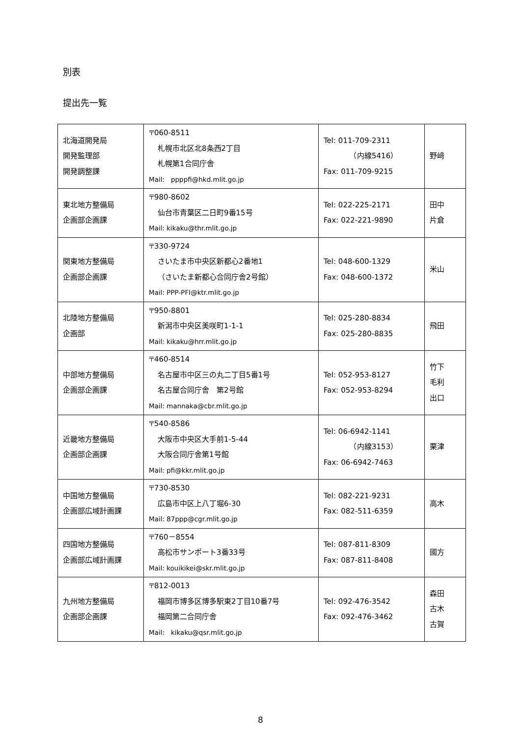別表
提出先一覧
| 北海道開発局 開発監理部 開発調整課 | 〒060-8511 札幌市北区北8条西2丁目 札幌第1合同庁舎 Mail: ppppfi@hkd.mlit.go.jp | Tel: 011-709-2311 （内線5416） Fax: 011-709-9215 | 野﨑 |
| 東北地方整備局 企画部企画課 | 〒980-8602 仙台市青葉区二日町9番15号 Mail: kikaku@thr.mlit.go.jp | Tel: 022-225-2171 Fax: 022-221-9890 | 田中 片倉 |
| 関東地方整備局 企画部企画課 | 〒330-9724 さいたま市中央区新都心2番地1 （さいたま新都心合同庁舎2号館） Mail: PPP-PFI@ktr.mlit.go.jp | Tel: 048-600-1329 Fax: 048-600-1372 | 米山 |
| 北陸地方整備局 企画部 | 〒950-8801 新潟市中央区美咲町1-1-1 Mail: kikaku@hrr.mlit.go.jp | Tel: 025-280-8834 Fax: 025-280-8835 | 飛田 |
| 中部地方整備局 企画部企画課 | 〒460-8514 名古屋市中区三の丸二丁目5番1号 名古屋合同庁舎 第2号館 Mail: mannaka@cbr.mlit.go.jp | Tel: 052-953-8127 Fax: 052-953-8294 | 竹下 毛利 出口 |
| 近畿地方整備局 企画部企画課 | 〒540-8586 大阪市中央区大手前1-5-44 大阪合同庁舎第1号館 Mail: pfi@kkr.mlit.go.jp | Tel: 06-6942-1141 （内線3153） Fax: 06-6942-7463 | 栗津 |
| 中国地方整備局 企画部広域計画課 | 〒730-8530 広島市中区上八丁堀6-30 Mail: 87ppp@cgr.mlit.go.jp | Tel: 082-221-9231 Fax: 082-511-6359 | 高木 |
| 四国地方整備局 企画部広域計画課 | 〒760－8554 高松市サンポート3番33号 Mail: kouikikei@skr.mlit.go.jp | Tel: 087-811-8309 Fax: 087-811-8408 | 國方 |
| 九州地方整備局 企画部企画課 | 〒812-0013 福岡市博多区博多駅東2丁目10番7号 福岡第二合同庁舎 Mail: kikaku@qsr.mlit.go.jp | Tel: 092-476-3542 Fax: 092-476-3462 | 森田 古木 古賀 |
8